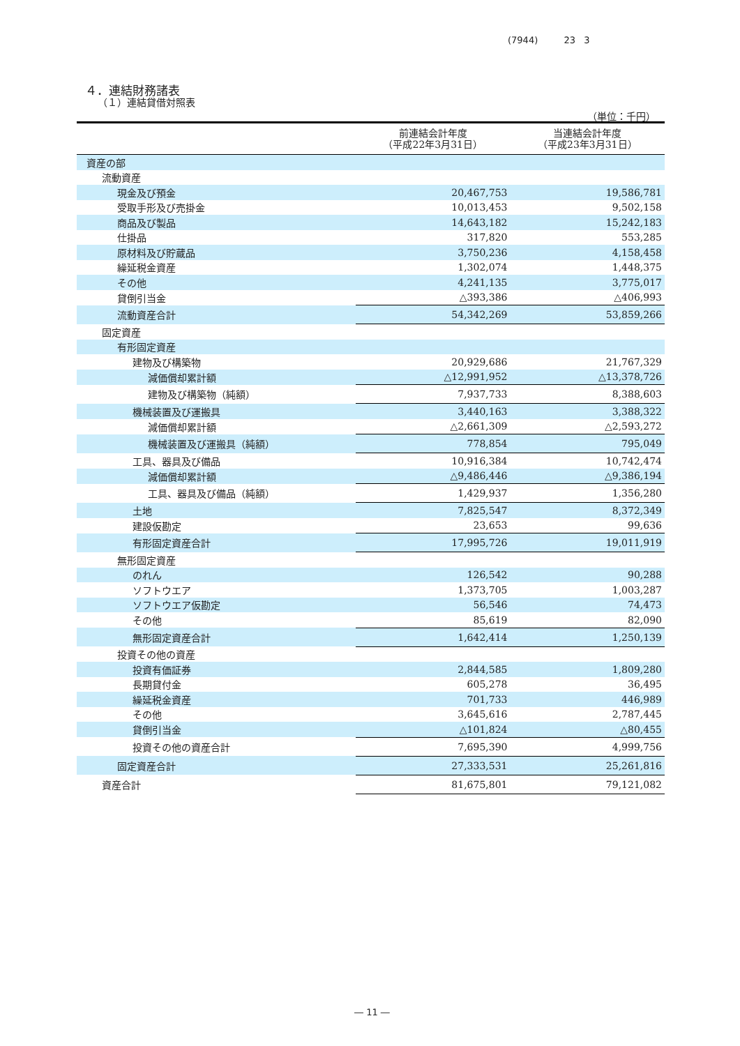(7944) 23 3
４．連結財務諸表
（１）連結貸借対照表
（単位：千円）
| | 前連結会計年度 （平成22年3月31日） | 当連結会計年度 （平成23年3月31日） |
| --- | --- | --- |
| 資産の部 | | |
| 流動資産 | | |
| 現金及び預金 | 20,467,753 | 19,586,781 |
| 受取手形及び売掛金 | 10,013,453 | 9,502,158 |
| 商品及び製品 | 14,643,182 | 15,242,183 |
| 仕掛品 | 317,820 | 553,285 |
| 原材料及び貯蔵品 | 3,750,236 | 4,158,458 |
| 繰延税金資産 | 1,302,074 | 1,448,375 |
| その他 | 4,241,135 | 3,775,017 |
| 貸倒引当金 | △393,386 | △406,993 |
| 流動資産合計 | 54,342,269 | 53,859,266 |
| 固定資産 | | |
| 有形固定資産 | | |
| 建物及び構築物 | 20,929,686 | 21,767,329 |
| 減価償却累計額 | △12,991,952 | △13,378,726 |
| 建物及び構築物（純額） | 7,937,733 | 8,388,603 |
| 機械装置及び運搬具 | 3,440,163 | 3,388,322 |
| 減価償却累計額 | △2,661,309 | △2,593,272 |
| 機械装置及び運搬具（純額） | 778,854 | 795,049 |
| 工具、器具及び備品 | 10,916,384 | 10,742,474 |
| 減価償却累計額 | △9,486,446 | △9,386,194 |
| 工具、器具及び備品（純額） | 1,429,937 | 1,356,280 |
| 土地 | 7,825,547 | 8,372,349 |
| 建設仮勘定 | 23,653 | 99,636 |
| 有形固定資産合計 | 17,995,726 | 19,011,919 |
| 無形固定資産 | | |
| のれん | 126,542 | 90,288 |
| ソフトウエア | 1,373,705 | 1,003,287 |
| ソフトウエア仮勘定 | 56,546 | 74,473 |
| その他 | 85,619 | 82,090 |
| 無形固定資産合計 | 1,642,414 | 1,250,139 |
| 投資その他の資産 | | |
| 投資有価証券 | 2,844,585 | 1,809,280 |
| 長期貸付金 | 605,278 | 36,495 |
| 繰延税金資産 | 701,733 | 446,989 |
| その他 | 3,645,616 | 2,787,445 |
| 貸倒引当金 | △101,824 | △80,455 |
| 投資その他の資産合計 | 7,695,390 | 4,999,756 |
| 固定資産合計 | 27,333,531 | 25,261,816 |
| 資産合計 | 81,675,801 | 79,121,082 |
― 11 ―